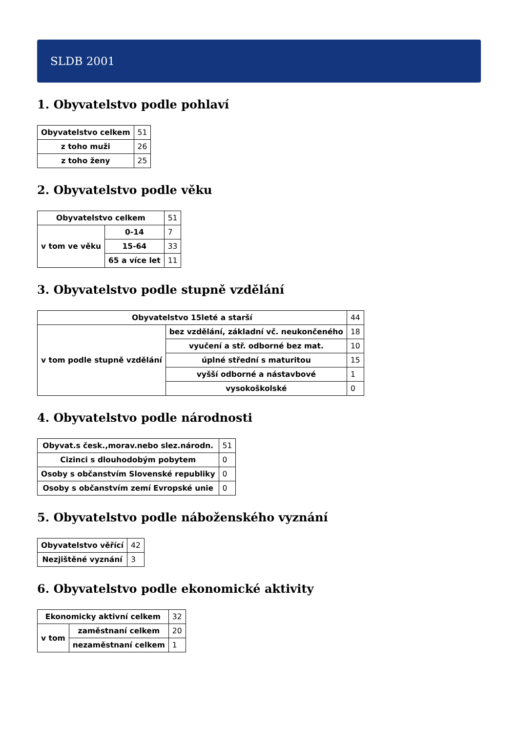SLDB 2001
1. Obyvatelstvo podle pohlaví
| Obyvatelstvo celkem | 51 |
| z toho muži | 26 |
| z toho ženy | 25 |
2. Obyvatelstvo podle věku
| Obyvatelstvo celkem | | 51 |
| v tom ve věku | 0-14 | 7 |
| | 15-64 | 33 |
| | 65 a více let | 11 |
3. Obyvatelstvo podle stupně vzdělání
| Obyvatelstvo 15leté a starší | | 44 |
| v tom podle stupně vzdělání | bez vzdělání, základní vč. neukončeného | 18 |
| | vyučení a stř. odborné bez mat. | 10 |
| | úplné střední s maturitou | 15 |
| | vyšší odborné a nástavbové | 1 |
| | vysokoškolské | 0 |
4. Obyvatelstvo podle národnosti
| Obyvat.s česk.,morav.nebo slez.národn. | 51 |
| Cizinci s dlouhodobým pobytem | 0 |
| Osoby s občanstvím Slovenské republiky | 0 |
| Osoby s občanstvím zemí Evropské unie | 0 |
5. Obyvatelstvo podle náboženského vyznání
| Obyvatelstvo věřící | 42 |
| Nezjištěné vyznání | 3 |
6. Obyvatelstvo podle ekonomické aktivity
| Ekonomicky aktivní celkem | | 32 |
| v tom | zaměstnaní celkem | 20 |
| | nezaměstnaní celkem | 1 |